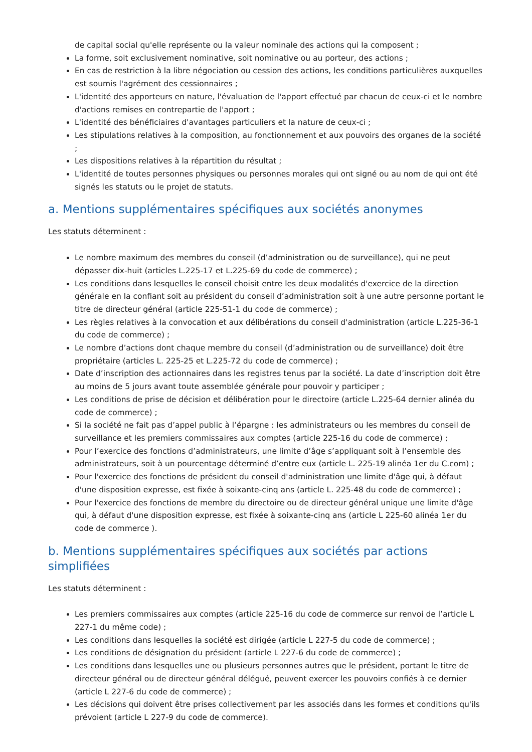de capital social qu'elle représente ou la valeur nominale des actions qui la composent ;
La forme, soit exclusivement nominative, soit nominative ou au porteur, des actions ;
En cas de restriction à la libre négociation ou cession des actions, les conditions particulières auxquelles est soumis l'agrément des cessionnaires ;
L'identité des apporteurs en nature, l'évaluation de l'apport effectué par chacun de ceux-ci et le nombre d'actions remises en contrepartie de l'apport ;
L'identité des bénéficiaires d'avantages particuliers et la nature de ceux-ci ;
Les stipulations relatives à la composition, au fonctionnement et aux pouvoirs des organes de la société ;
Les dispositions relatives à la répartition du résultat ;
L'identité de toutes personnes physiques ou personnes morales qui ont signé ou au nom de qui ont été signés les statuts ou le projet de statuts.
a. Mentions supplémentaires spécifiques aux sociétés anonymes
Les statuts déterminent :
Le nombre maximum des membres du conseil (d’administration ou de surveillance), qui ne peut dépasser dix-huit (articles L.225-17 et L.225-69 du code de commerce) ;
Les conditions dans lesquelles le conseil choisit entre les deux modalités d'exercice de la direction générale en la confiant soit au président du conseil d’administration soit à une autre personne portant le titre de directeur général (article 225-51-1 du code de commerce) ;
Les règles relatives à la convocation et aux délibérations du conseil d'administration (article L.225-36-1 du code de commerce) ;
Le nombre d’actions dont chaque membre du conseil (d’administration ou de surveillance) doit être propriétaire (articles L. 225-25 et L.225-72 du code de commerce) ;
Date d’inscription des actionnaires dans les registres tenus par la société. La date d’inscription doit être au moins de 5 jours avant toute assemblée générale pour pouvoir y participer ;
Les conditions de prise de décision et délibération pour le directoire (article L.225-64 dernier alinéa du code de commerce) ;
Si la société ne fait pas d’appel public à l’épargne : les administrateurs ou les membres du conseil de surveillance et les premiers commissaires aux comptes (article 225-16 du code de commerce) ;
Pour l’exercice des fonctions d’administrateurs, une limite d’âge s’appliquant soit à l’ensemble des administrateurs, soit à un pourcentage déterminé d’entre eux (article L. 225-19 alinéa 1er du C.com) ;
Pour l'exercice des fonctions de président du conseil d'administration une limite d'âge qui, à défaut d'une disposition expresse, est fixée à soixante-cinq ans (article L. 225-48 du code de commerce) ;
Pour l'exercice des fonctions de membre du directoire ou de directeur général unique une limite d'âge qui, à défaut d'une disposition expresse, est fixée à soixante-cinq ans (article L 225-60 alinéa 1er du code de commerce ).
b. Mentions supplémentaires spécifiques aux sociétés par actions simplifiées
Les statuts déterminent :
Les premiers commissaires aux comptes (article 225-16 du code de commerce sur renvoi de l’article L 227-1 du même code) ;
Les conditions dans lesquelles la société est dirigée (article L 227-5 du code de commerce) ;
Les conditions de désignation du président (article L 227-6 du code de commerce) ;
Les conditions dans lesquelles une ou plusieurs personnes autres que le président, portant le titre de directeur général ou de directeur général délégué, peuvent exercer les pouvoirs confiés à ce dernier (article L 227-6 du code de commerce) ;
Les décisions qui doivent être prises collectivement par les associés dans les formes et conditions qu'ils prévoient (article L 227-9 du code de commerce).